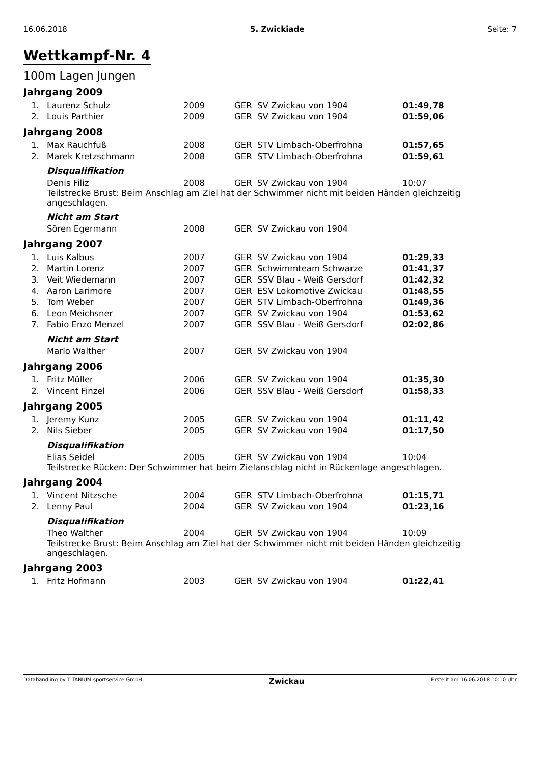16.06.2018 5. Zwickiade Seite: 7
Wettkampf-Nr. 4
100m Lagen Jungen
Jahrgang 2009
| 1. | Laurenz Schulz | 2009 | GER | SV Zwickau von 1904 | 01:49,78 |
| 2. | Louis Parthier | 2009 | GER | SV Zwickau von 1904 | 01:59,06 |
Jahrgang 2008
| 1. | Max Rauchfuß | 2008 | GER | STV Limbach-Oberfrohna | 01:57,65 |
| 2. | Marek Kretzschmann | 2008 | GER | STV Limbach-Oberfrohna | 01:59,61 |
Disqualifikation
| | Denis Filiz | 2008 | GER | SV Zwickau von 1904 | 10:07 |
Teilstrecke Brust: Beim Anschlag am Ziel hat der Schwimmer nicht mit beiden Händen gleichzeitig angeschlagen.
Nicht am Start
| | Sören Egermann | 2008 | GER | SV Zwickau von 1904 | |
Jahrgang 2007
| 1. | Luis Kalbus | 2007 | GER | SV Zwickau von 1904 | 01:29,33 |
| 2. | Martin Lorenz | 2007 | GER | Schwimmteam Schwarze | 01:41,37 |
| 3. | Veit Wiedemann | 2007 | GER | SSV Blau - Weiß Gersdorf | 01:42,32 |
| 4. | Aaron Larimore | 2007 | GER | ESV Lokomotive Zwickau | 01:48,55 |
| 5. | Tom Weber | 2007 | GER | STV Limbach-Oberfrohna | 01:49,36 |
| 6. | Leon Meichsner | 2007 | GER | SV Zwickau von 1904 | 01:53,62 |
| 7. | Fabio Enzo Menzel | 2007 | GER | SSV Blau - Weiß Gersdorf | 02:02,86 |
Nicht am Start
| | Marlo Walther | 2007 | GER | SV Zwickau von 1904 | |
Jahrgang 2006
| 1. | Fritz Müller | 2006 | GER | SV Zwickau von 1904 | 01:35,30 |
| 2. | Vincent Finzel | 2006 | GER | SSV Blau - Weiß Gersdorf | 01:58,33 |
Jahrgang 2005
| 1. | Jeremy Kunz | 2005 | GER | SV Zwickau von 1904 | 01:11,42 |
| 2. | Nils Sieber | 2005 | GER | SV Zwickau von 1904 | 01:17,50 |
Disqualifikation
| | Elias Seidel | 2005 | GER | SV Zwickau von 1904 | 10:04 |
Teilstrecke Rücken: Der Schwimmer hat beim Zielanschlag nicht in Rückenlage angeschlagen.
Jahrgang 2004
| 1. | Vincent Nitzsche | 2004 | GER | STV Limbach-Oberfrohna | 01:15,71 |
| 2. | Lenny Paul | 2004 | GER | SV Zwickau von 1904 | 01:23,16 |
Disqualifikation
| | Theo Walther | 2004 | GER | SV Zwickau von 1904 | 10:09 |
Teilstrecke Brust: Beim Anschlag am Ziel hat der Schwimmer nicht mit beiden Händen gleichzeitig angeschlagen.
Jahrgang 2003
| 1. | Fritz Hofmann | 2003 | GER | SV Zwickau von 1904 | 01:22,41 |
Datahandling by TITANIUM sportservice GmbH Zwickau Erstellt am 16.06.2018 10:10 Uhr